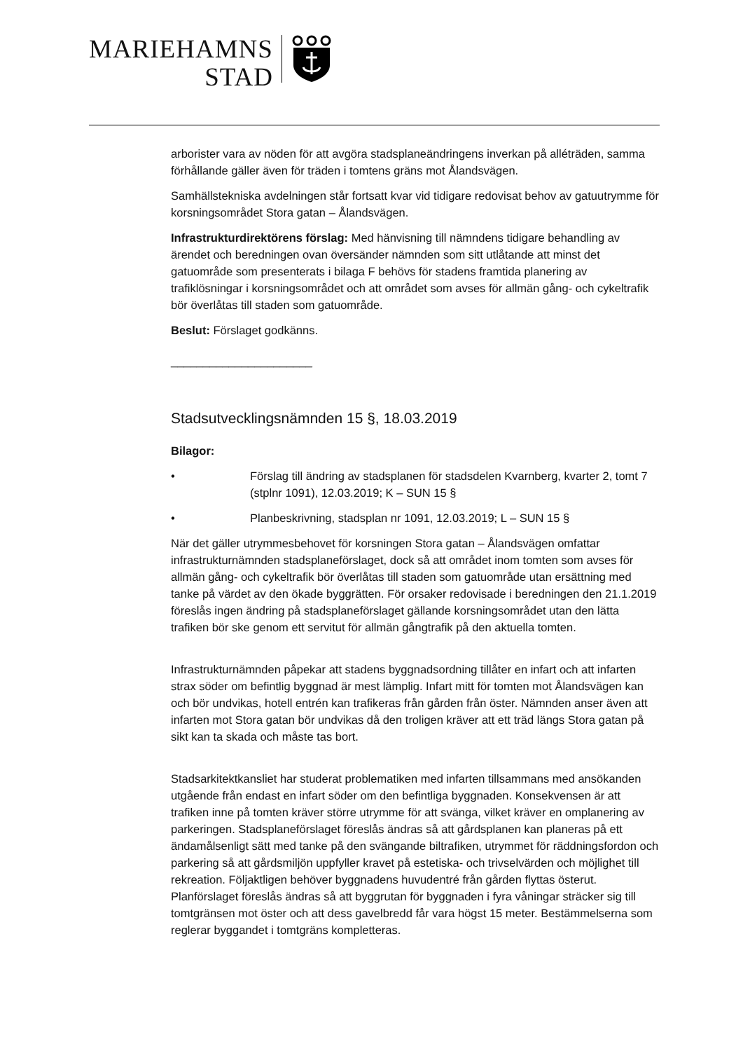MARIEHAMNS
STAD
arborister vara av nöden för att avgöra stadsplaneändringens inverkan på alléträden, samma förhållande gäller även för träden i tomtens gräns mot Ålandsvägen.
Samhällstekniska avdelningen står fortsatt kvar vid tidigare redovisat behov av gatuutrymme för korsningsområdet Stora gatan – Ålandsvägen.
Infrastrukturdirektörens förslag: Med hänvisning till nämndens tidigare behandling av ärendet och beredningen ovan översänder nämnden som sitt utlåtande att minst det gatuområde som presenterats i bilaga F behövs för stadens framtida planering av trafiklösningar i korsningsområdet och att området som avses för allmän gång- och cykeltrafik bör överlåtas till staden som gatuområde.
Beslut: Förslaget godkänns.
______________________
Stadsutvecklingsnämnden 15 §, 18.03.2019
Bilagor:
• Förslag till ändring av stadsplanen för stadsdelen Kvarnberg, kvarter 2, tomt 7 (stplnr 1091), 12.03.2019; K – SUN 15 §
• Planbeskrivning, stadsplan nr 1091, 12.03.2019; L – SUN 15 §
När det gäller utrymmesbehovet för korsningen Stora gatan – Ålandsvägen omfattar infrastrukturnämnden stadsplaneförslaget, dock så att området inom tomten som avses för allmän gång- och cykeltrafik bör överlåtas till staden som gatuområde utan ersättning med tanke på värdet av den ökade byggrätten. För orsaker redovisade i beredningen den 21.1.2019 föreslås ingen ändring på stadsplaneförslaget gällande korsningsområdet utan den lätta trafiken bör ske genom ett servitut för allmän gångtrafik på den aktuella tomten.
Infrastrukturnämnden påpekar att stadens byggnadsordning tillåter en infart och att infarten strax söder om befintlig byggnad är mest lämplig. Infart mitt för tomten mot Ålandsvägen kan och bör undvikas, hotell entrén kan trafikeras från gården från öster. Nämnden anser även att infarten mot Stora gatan bör undvikas då den troligen kräver att ett träd längs Stora gatan på sikt kan ta skada och måste tas bort.
Stadsarkitektkansliet har studerat problematiken med infarten tillsammans med ansökanden utgående från endast en infart söder om den befintliga byggnaden. Konsekvensen är att trafiken inne på tomten kräver större utrymme för att svänga, vilket kräver en omplanering av parkeringen. Stadsplaneförslaget föreslås ändras så att gårdsplanen kan planeras på ett ändamålsenligt sätt med tanke på den svängande biltrafiken, utrymmet för räddningsfordon och parkering så att gårdsmiljön uppfyller kravet på estetiska- och trivselvärden och möjlighet till rekreation. Följaktligen behöver byggnadens huvudentré från gården flyttas österut. Planförslaget föreslås ändras så att byggrutan för byggnaden i fyra våningar sträcker sig till tomtgränsen mot öster och att dess gavelbredd får vara högst 15 meter. Bestämmelserna som reglerar byggandet i tomtgräns kompletteras.